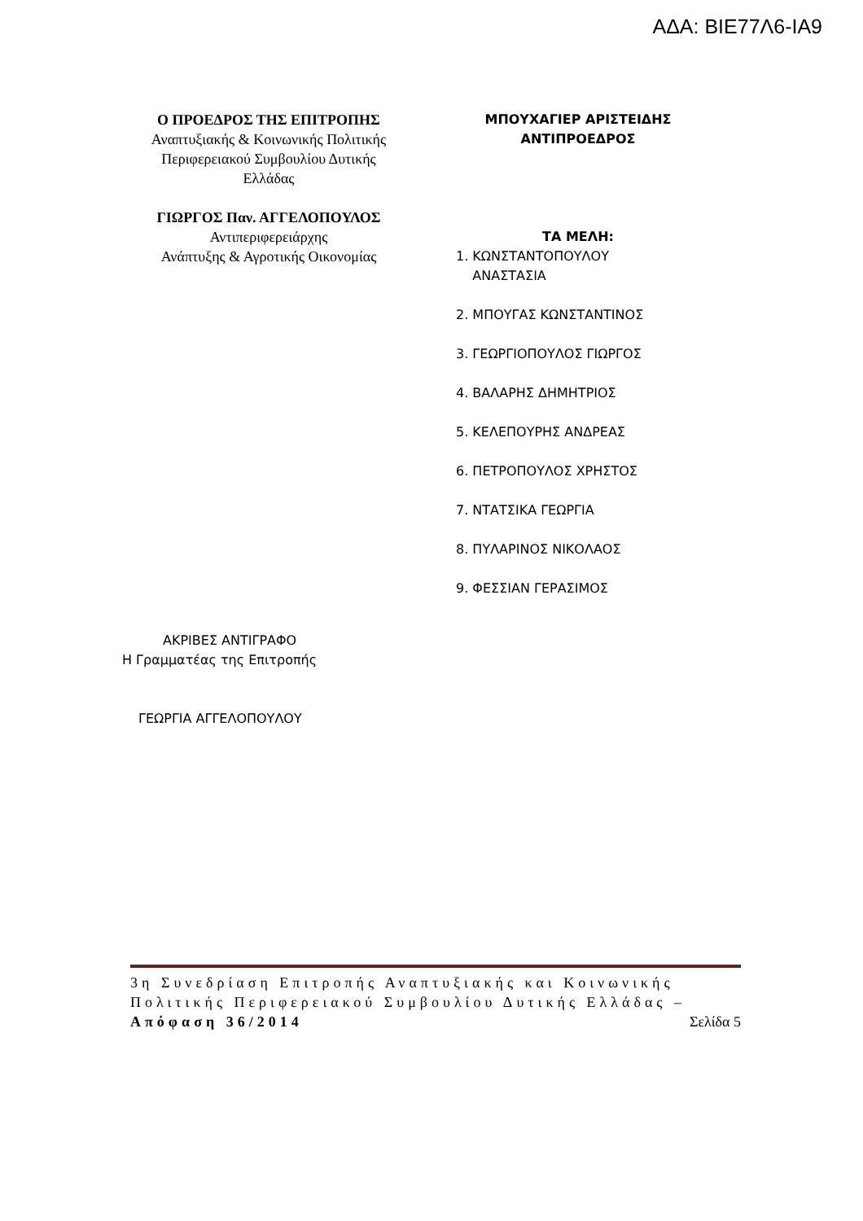ΑΔΑ: ΒΙΕ77Λ6-ΙΑ9
Ο ΠΡΟΕΔΡΟΣ ΤΗΣ ΕΠΙΤΡΟΠΗΣ
Αναπτυξιακής & Κοινωνικής Πολιτικής
Περιφερειακού Συμβουλίου Δυτικής
Ελλάδας
ΓΙΩΡΓΟΣ Παν. ΑΓΓΕΛΟΠΟΥΛΟΣ
Αντιπεριφερειάρχης
Ανάπτυξης & Αγροτικής Οικονομίας
ΜΠΟΥΧΑΓΙΕΡ ΑΡΙΣΤΕΙΔΗΣ
ΑΝΤΙΠΡΟΕΔΡΟΣ
ΤΑ ΜΕΛΗ:
1. ΚΩΝΣΤΑΝΤΟΠΟΥΛΟΥ
ΑΝΑΣΤΑΣΙΑ
2. ΜΠΟΥΓΑΣ ΚΩΝΣΤΑΝΤΙΝΟΣ
3. ΓΕΩΡΓΙΟΠΟΥΛΟΣ ΓΙΩΡΓΟΣ
4. ΒΑΛΑΡΗΣ ΔΗΜΗΤΡΙΟΣ
5. ΚΕΛΕΠΟΥΡΗΣ ΑΝΔΡΕΑΣ
6. ΠΕΤΡΟΠΟΥΛΟΣ ΧΡΗΣΤΟΣ
7. ΝΤΑΤΣΙΚΑ ΓΕΩΡΓΙΑ
8. ΠΥΛΑΡΙΝΟΣ ΝΙΚΟΛΑΟΣ
9. ΦΕΣΣΙΑΝ ΓΕΡΑΣΙΜΟΣ
ΑΚΡΙΒΕΣ ΑΝΤΙΓΡΑΦΟ
Η Γραμματέας της Επιτροπής
ΓΕΩΡΓΙΑ ΑΓΓΕΛΟΠΟΥΛΟΥ
3η Συνεδρίαση Επιτροπής Αναπτυξιακής και Κοινωνικής Πολιτικής Περιφερειακού Συμβουλίου Δυτικής Ελλάδας –Απόφαση 36/2014 Σελίδα 5